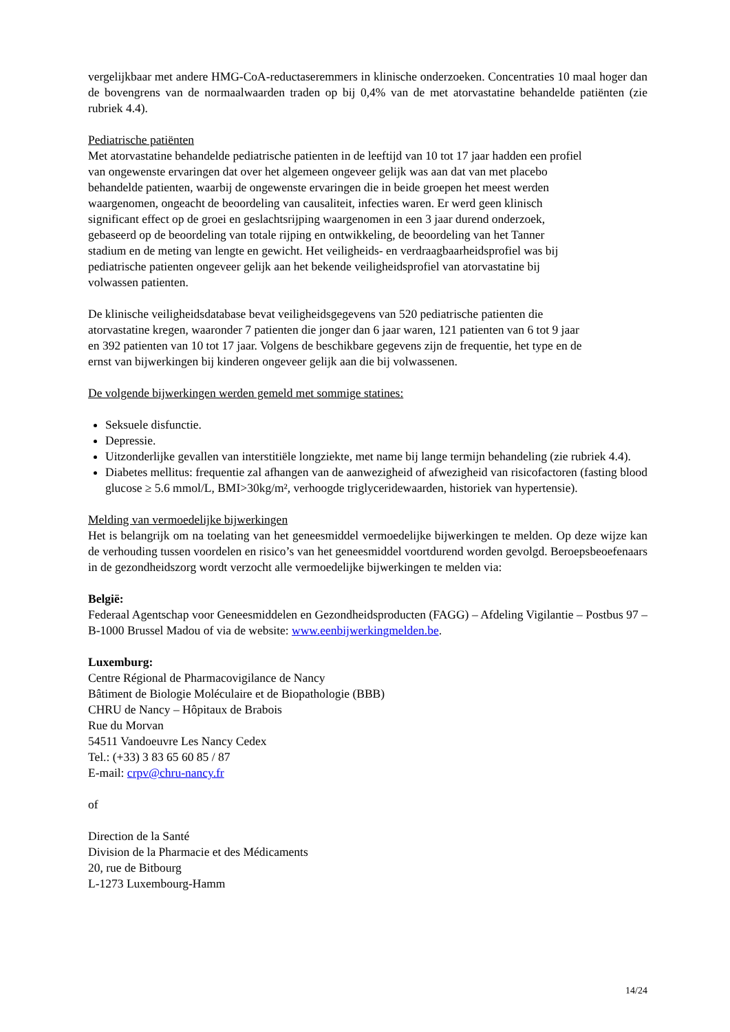vergelijkbaar met andere HMG-CoA-reductaseremmers in klinische onderzoeken. Concentraties 10 maal hoger dan de bovengrens van de normaalwaarden traden op bij 0,4% van de met atorvastatine behandelde patiënten (zie rubriek 4.4).
Pediatrische patiënten
Met atorvastatine behandelde pediatrische patienten in de leeftijd van 10 tot 17 jaar hadden een profiel
van ongewenste ervaringen dat over het algemeen ongeveer gelijk was aan dat van met placebo
behandelde patienten, waarbij de ongewenste ervaringen die in beide groepen het meest werden
waargenomen, ongeacht de beoordeling van causaliteit, infecties waren. Er werd geen klinisch
significant effect op de groei en geslachtsrijping waargenomen in een 3 jaar durend onderzoek,
gebaseerd op de beoordeling van totale rijping en ontwikkeling, de beoordeling van het Tanner
stadium en de meting van lengte en gewicht. Het veiligheids- en verdraagbaarheidsprofiel was bij
pediatrische patienten ongeveer gelijk aan het bekende veiligheidsprofiel van atorvastatine bij
volwassen patienten.
De klinische veiligheidsdatabase bevat veiligheidsgegevens van 520 pediatrische patienten die
atorvastatine kregen, waaronder 7 patienten die jonger dan 6 jaar waren, 121 patienten van 6 tot 9 jaar
en 392 patienten van 10 tot 17 jaar. Volgens de beschikbare gegevens zijn de frequentie, het type en de
ernst van bijwerkingen bij kinderen ongeveer gelijk aan die bij volwassenen.
De volgende bijwerkingen werden gemeld met sommige statines:
Seksuele disfunctie.
Depressie.
Uitzonderlijke gevallen van interstitiële longziekte, met name bij lange termijn behandeling (zie rubriek 4.4).
Diabetes mellitus: frequentie zal afhangen van de aanwezigheid of afwezigheid van risicofactoren (fasting blood glucose ≥ 5.6 mmol/L, BMI>30kg/m², verhoogde triglyceridewaarden, historiek van hypertensie).
Melding van vermoedelijke bijwerkingen
Het is belangrijk om na toelating van het geneesmiddel vermoedelijke bijwerkingen te melden. Op deze wijze kan de verhouding tussen voordelen en risico’s van het geneesmiddel voortdurend worden gevolgd. Beroepsbeoefenaars in de gezondheidszorg wordt verzocht alle vermoedelijke bijwerkingen te melden via:
België:
Federaal Agentschap voor Geneesmiddelen en Gezondheidsproducten (FAGG) – Afdeling Vigilantie – Postbus 97 – B-1000 Brussel Madou of via de website: www.eenbijwerkingmelden.be.
Luxemburg:
Centre Régional de Pharmacovigilance de Nancy
Bâtiment de Biologie Moléculaire et de Biopathologie (BBB)
CHRU de Nancy – Hôpitaux de Brabois
Rue du Morvan
54511 Vandoeuvre Les Nancy Cedex
Tel.: (+33) 3 83 65 60 85 / 87
E-mail: crpv@chru-nancy.fr
of
Direction de la Santé
Division de la Pharmacie et des Médicaments
20, rue de Bitbourg
L-1273 Luxembourg-Hamm
14/24